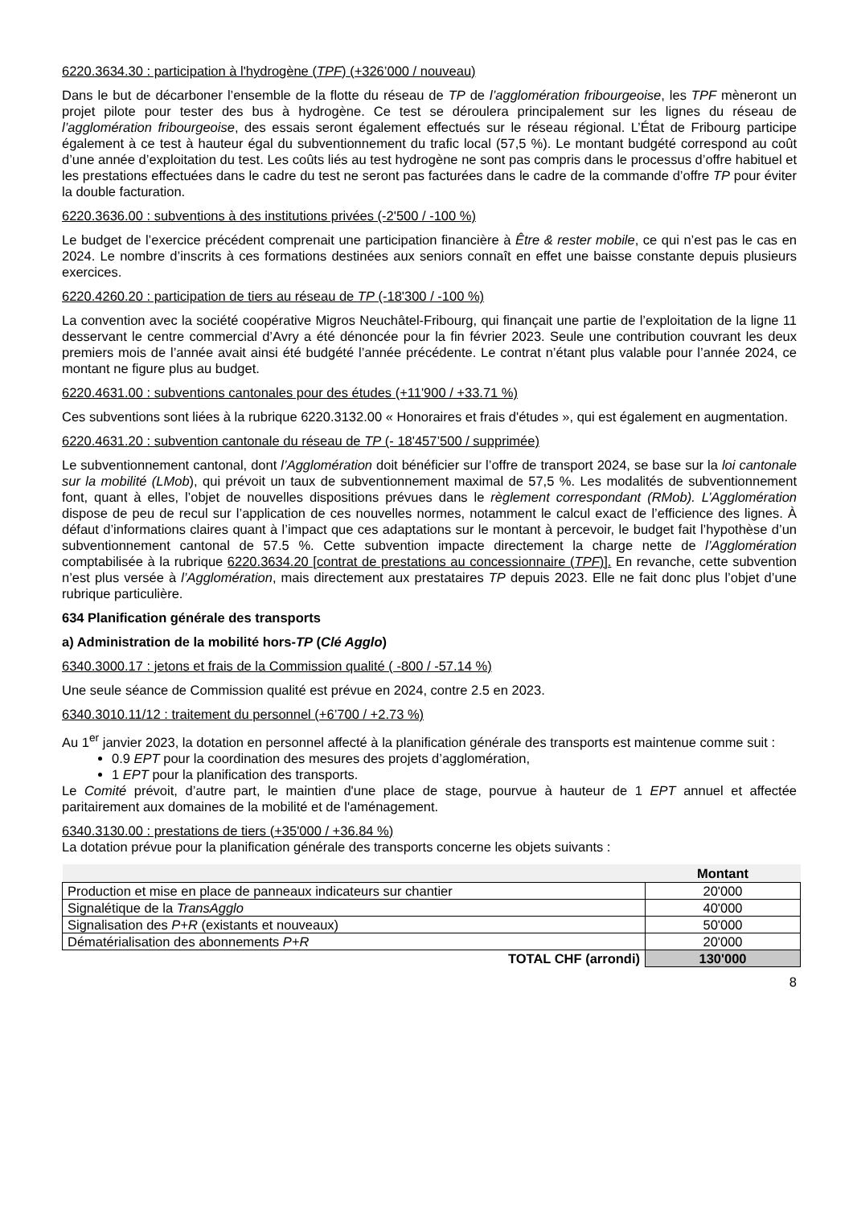6220.3634.30 : participation à l'hydrogène (TPF) (+326’000 / nouveau)
Dans le but de décarboner l’ensemble de la flotte du réseau de TP de l’agglomération fribourgeoise, les TPF mèneront un projet pilote pour tester des bus à hydrogène. Ce test se déroulera principalement sur les lignes du réseau de l’agglomération fribourgeoise, des essais seront également effectués sur le réseau régional. L’État de Fribourg participe également à ce test à hauteur égal du subventionnement du trafic local (57,5 %). Le montant budgété correspond au coût d’une année d’exploitation du test. Les coûts liés au test hydrogène ne sont pas compris dans le processus d’offre habituel et les prestations effectuées dans le cadre du test ne seront pas facturées dans le cadre de la commande d’offre TP pour éviter la double facturation.
6220.3636.00 : subventions à des institutions privées (-2'500 / -100 %)
Le budget de l’exercice précédent comprenait une participation financière à Être & rester mobile, ce qui n’est pas le cas en 2024. Le nombre d’inscrits à ces formations destinées aux seniors connaît en effet une baisse constante depuis plusieurs exercices.
6220.4260.20 : participation de tiers au réseau de TP (-18'300 / -100 %)
La convention avec la société coopérative Migros Neuchâtel-Fribourg, qui finançait une partie de l’exploitation de la ligne 11 desservant le centre commercial d’Avry a été dénoncée pour la fin février 2023. Seule une contribution couvrant les deux premiers mois de l’année avait ainsi été budgété l’année précédente. Le contrat n’étant plus valable pour l’année 2024, ce montant ne figure plus au budget.
6220.4631.00 : subventions cantonales pour des études (+11'900 / +33.71 %)
Ces subventions sont liées à la rubrique 6220.3132.00 « Honoraires et frais d'études », qui est également en augmentation.
6220.4631.20 : subvention cantonale du réseau de TP (- 18'457’500 / supprimée)
Le subventionnement cantonal, dont l’Agglomération doit bénéficier sur l’offre de transport 2024, se base sur la loi cantonale sur la mobilité (LMob), qui prévoit un taux de subventionnement maximal de 57,5 %. Les modalités de subventionnement font, quant à elles, l’objet de nouvelles dispositions prévues dans le règlement correspondant (RMob). L’Agglomération dispose de peu de recul sur l’application de ces nouvelles normes, notamment le calcul exact de l’efficience des lignes. À défaut d’informations claires quant à l’impact que ces adaptations sur le montant à percevoir, le budget fait l’hypothèse d’un subventionnement cantonal de 57.5 %. Cette subvention impacte directement la charge nette de l’Agglomération comptabilisée à la rubrique 6220.3634.20 [contrat de prestations au concessionnaire (TPF)]. En revanche, cette subvention n’est plus versée à l’Agglomération, mais directement aux prestataires TP depuis 2023. Elle ne fait donc plus l’objet d’une rubrique particulière.
634 Planification générale des transports
a) Administration de la mobilité hors-TP (Clé Agglo)
6340.3000.17 : jetons et frais de la Commission qualité ( -800 / -57.14 %)
Une seule séance de Commission qualité est prévue en 2024, contre 2.5 en 2023.
6340.3010.11/12 : traitement du personnel (+6’700 / +2.73 %)
Au 1<sup>er</sup> janvier 2023, la dotation en personnel affecté à la planification générale des transports est maintenue comme suit :
0.9 EPT pour la coordination des mesures des projets d’agglomération,
1 EPT pour la planification des transports.
Le Comité prévoit, d’autre part, le maintien d'une place de stage, pourvue à hauteur de 1 EPT annuel et affectée paritairement aux domaines de la mobilité et de l'aménagement.
6340.3130.00 : prestations de tiers (+35'000 / +36.84 %)
La dotation prévue pour la planification générale des transports concerne les objets suivants :
| | Montant |
| Production et mise en place de panneaux indicateurs sur chantier | 20'000 |
| Signalétique de la TransAgglo | 40'000 |
| Signalisation des P+R (existants et nouveaux) | 50'000 |
| Dématérialisation des abonnements P+R | 20'000 |
| TOTAL CHF (arrondi) | 130'000 |
8